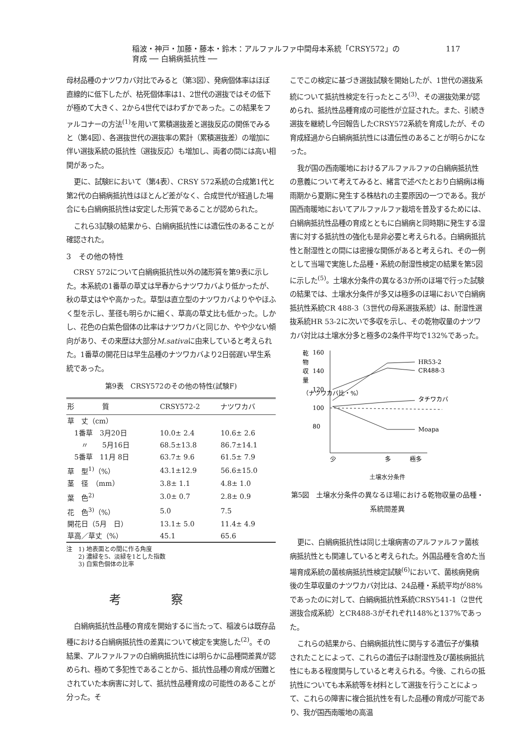稲波・神戸・加藤・藤本・鈴木：アルファルファ中間母本系統「CRSY572」の
育成 ── 白絹病抵抗性 ──
117
母材品種のナツワカバ対比でみると（第3図）、発病個体率はほぼ直線的に低下したが、枯死個体率は1、2世代の選抜ではその低下が極めて大きく、2から4世代ではわずかであった。この結果をファルコナーの方法<sup>(1)</sup>を用いて累積選抜差と選抜反応の関係でみると（第4図）、各選抜世代の選抜率の累計（累積選抜差）の増加に伴い選抜系統の抵抗性（選抜反応）も増加し、両者の間には高い相関があった。
更に、試験Eにおいて（第4表）、CRSY 572系統の合成第1代と第2代の白絹病抵抗性はほとんど差がなく、合成世代が経過した場合にも白絹病抵抗性は安定した形質であることが認められた。
これら3試験の結果から、白絹病抵抗性には遺伝性のあることが確認された。
3　その他の特性
CRSY 572について白絹病抵抗性以外の諸形質を第9表に示した。本系統の1番草の草丈は早春からナツワカバより低かったが、秋の草丈はやや高かった。草型は直立型のナツワカバよりややほふく型を示し、茎径も明らかに細く、草高の草丈比も低かった。しかし、花色の白紫色個体の比率はナツワカバと同じか、やや少ない傾向があり、その来歴は大部分M.sativaに由来していると考えられた。1番草の開花日は早生品種のナツワカバより2日弱遅い早生系統であった。
第9表　CRSY572のその他の特性(試験F)
| 形 質 | CRSY572-2 | ナツワカバ |
| --- | --- | --- |
| 草 丈（cm） | | |
| 1番草 3月20日 | 10.0± 2.4 | 10.6± 2.6 |
| 〃 5月16日 | 68.5±13.8 | 86.7±14.1 |
| 5番草 11月 8日 | 63.7± 9.6 | 61.5± 7.9 |
| 草 型<sup>1)</sup>（%） | 43.1±12.9 | 56.6±15.0 |
| 茎 径 （mm） | 3.8± 1.1 | 4.8± 1.0 |
| 葉 色<sup>2)</sup> | 3.0± 0.7 | 2.8± 0.9 |
| 花 色<sup>3)</sup>（%） | 5.0 | 7.5 |
| 開花日（5月 日） | 13.1± 5.0 | 11.4± 4.9 |
| 草高／草丈（%） | 45.1 | 65.6 |
注　1) 地表面との間に作る角度
　　2) 濃緑を5、淡緑を1とした指数
　　3) 白紫色個体の比率
考察
白絹病抵抗性品種の育成を開始するに当たって、稲波らは既存品種における白絹病抵抗性の差異について検定を実施した<sup>(2)</sup>。その結果、アルファルファの白絹病抵抗性には明らかに品種間差異が認められ、極めて多犯性であることから、抵抗性品種の育成が困難とされていた本病害に対して、抵抗性品種育成の可能性のあることが分った。そ
こでこの検定に基づき選抜試験を開始したが、1世代の選抜系統について抵抗性検定を行ったところ<sup>(3)</sup>、その選抜効果が認められ、抵抗性品種育成の可能性が立証された。また、引続き選抜を継続し今回報告したCRSY572系統を育成したが、その育成経過から白絹病抵抗性には遺伝性のあることが明らかになった。
我が国の西南暖地におけるアルファルファの白絹病抵抗性の意義について考えてみると、緒言で述べたとおり白絹病は梅雨期から夏期に発生する株枯れの主要原因の一つである。我が国西南暖地においてアルファルファ栽培を普及するためには、白絹病抵抗性品種の育成とともに白絹病と同時期に発生する湿害に対する抵抗性の強化も是非必要と考えられる。白絹病抵抗性と耐湿性との間には密接な関係があると考えられ、その一例として当場で実施した品種・系統の耐湿性検定の結果を第5図に示した<sup>(5)</sup>。土壌水分条件の異なる3か所のほ場で行った試験の結果では、土壌水分条件が多又は極多のほ場においで白絹病抵抗性系統CR 488-3（3世代の母系選抜系統）は、耐湿性選抜系統HR 53-2に次いで多収を示し、その乾物収量のナツワカバ対比は土壌水分多と極多の2条件平均で132%であった。
乾
物
収
量
（ナツワカバ比・%）
160
140
120
100
80
HR53-2
CR488-3
タチワカバ
Moapa
少
多
極多
土壌水分条件
第5図　土壌水分条件の異なるほ場における乾物収量の品種・系統間差異
更に、白絹病抵抗性は同じ土壌病害のアルファルファ菌核病抵抗性とも関連していると考えられた。外国品種を含めた当場育成系統の菌核病抵抗性検定試験<sup>(6)</sup>において、菌核病発病後の生草収量のナツワカバ対比は、24品種・系統平均が88%であったのに対して、白絹病抵抗性系統CRSY541-1（2世代選抜合成系統）とCR488-3がそれぞれ148%と137%であった。
これらの結果から、白絹病抵抗性に関与する遺伝子が集積されたことによって、これらの遺伝子は耐湿性及び菌核病抵抗性にもある程度関与していると考えられる。今後、これらの抵抗性についても本系統等を材料として選抜を行うことによって、これらの障害に複合抵抗性を有した品種の育成が可能であり、我が国西南暖地の高温